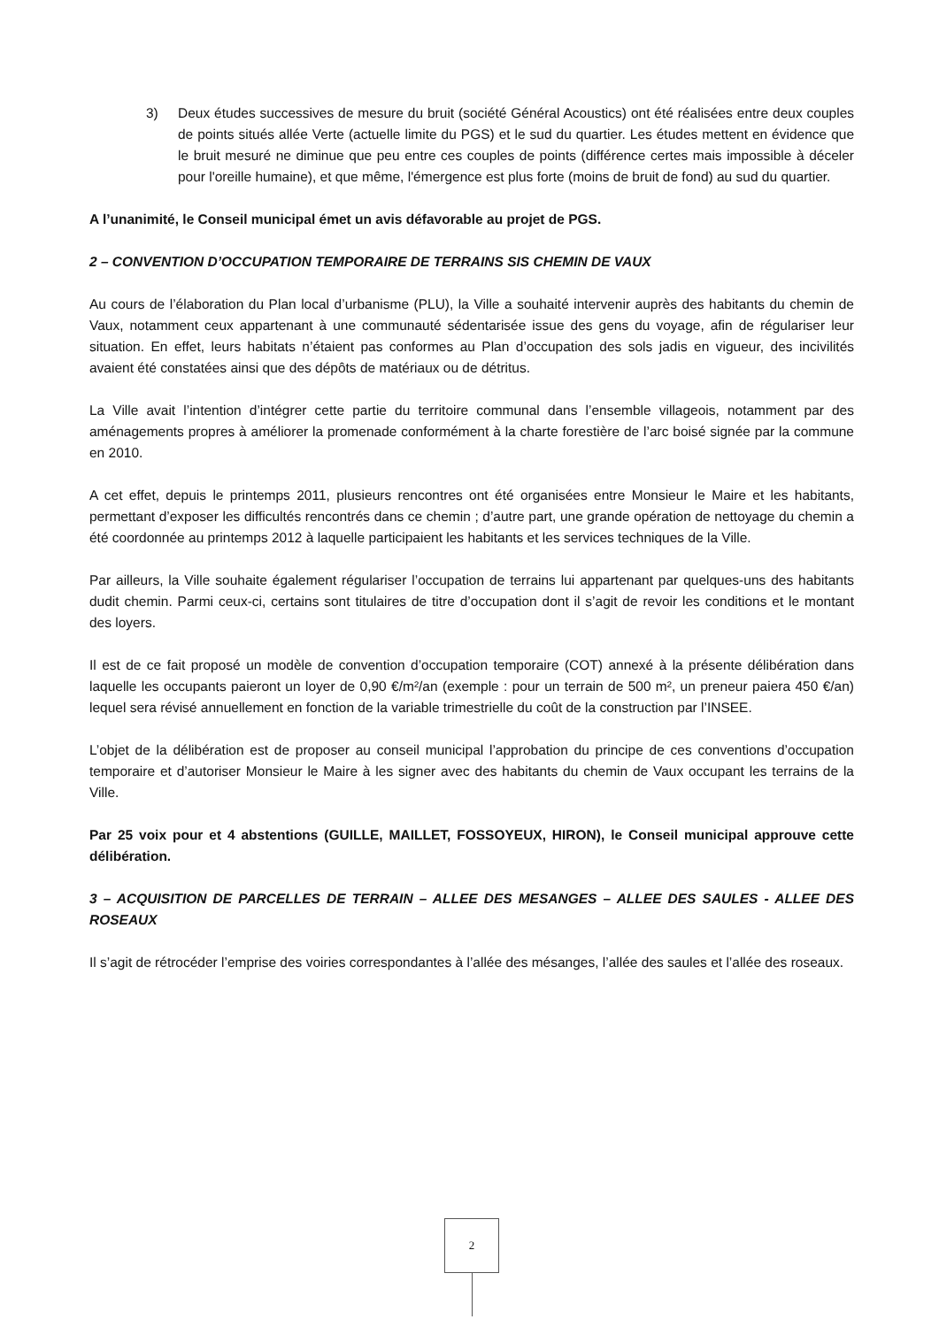3) Deux études successives de mesure du bruit (société Général Acoustics) ont été réalisées entre deux couples de points situés allée Verte (actuelle limite du PGS) et le sud du quartier. Les études mettent en évidence que le bruit mesuré ne diminue que peu entre ces couples de points (différence certes mais impossible à déceler pour l'oreille humaine), et que même, l'émergence est plus forte (moins de bruit de fond) au sud du quartier.
A l’unanimité, le Conseil municipal émet un avis défavorable au projet de PGS.
2 – CONVENTION D’OCCUPATION TEMPORAIRE DE TERRAINS SIS CHEMIN DE VAUX
Au cours de l’élaboration du Plan local d’urbanisme (PLU), la Ville a souhaité intervenir auprès des habitants du chemin de Vaux, notamment ceux appartenant à une communauté sédentarisée issue des gens du voyage, afin de régulariser leur situation. En effet, leurs habitats n’étaient pas conformes au Plan d’occupation des sols jadis en vigueur, des incivilités avaient été constatées ainsi que des dépôts de matériaux ou de détritus.
La Ville avait l’intention d’intégrer cette partie du territoire communal dans l’ensemble villageois, notamment par des aménagements propres à améliorer la promenade conformément à la charte forestière de l’arc boisé signée par la commune en 2010.
A cet effet, depuis le printemps 2011, plusieurs rencontres ont été organisées entre Monsieur le Maire et les habitants, permettant d’exposer les difficultés rencontrés dans ce chemin ; d’autre part, une grande opération de nettoyage du chemin a été coordonnée au printemps 2012 à laquelle participaient les habitants et les services techniques de la Ville.
Par ailleurs, la Ville souhaite également régulariser l’occupation de terrains lui appartenant par quelques-uns des habitants dudit chemin. Parmi ceux-ci, certains sont titulaires de titre d’occupation dont il s’agit de revoir les conditions et le montant des loyers.
Il est de ce fait proposé un modèle de convention d’occupation temporaire (COT) annexé à la présente délibération dans laquelle les occupants paieront un loyer de 0,90 €/m²/an (exemple : pour un terrain de 500 m², un preneur paiera 450 €/an) lequel sera révisé annuellement en fonction de la variable trimestrielle du coût de la construction par l’INSEE.
L’objet de la délibération est de proposer au conseil municipal l’approbation du principe de ces conventions d’occupation temporaire et d’autoriser Monsieur le Maire à les signer avec des habitants du chemin de Vaux occupant les terrains de la Ville.
Par 25 voix pour et 4 abstentions (GUILLE, MAILLET, FOSSOYEUX, HIRON), le Conseil municipal approuve cette délibération.
3 – ACQUISITION DE PARCELLES DE TERRAIN – ALLEE DES MESANGES – ALLEE DES SAULES - ALLEE DES ROSEAUX
Il s’agit de rétrocéder l’emprise des voiries correspondantes à l’allée des mésanges, l’allée des saules et l’allée des roseaux.
2